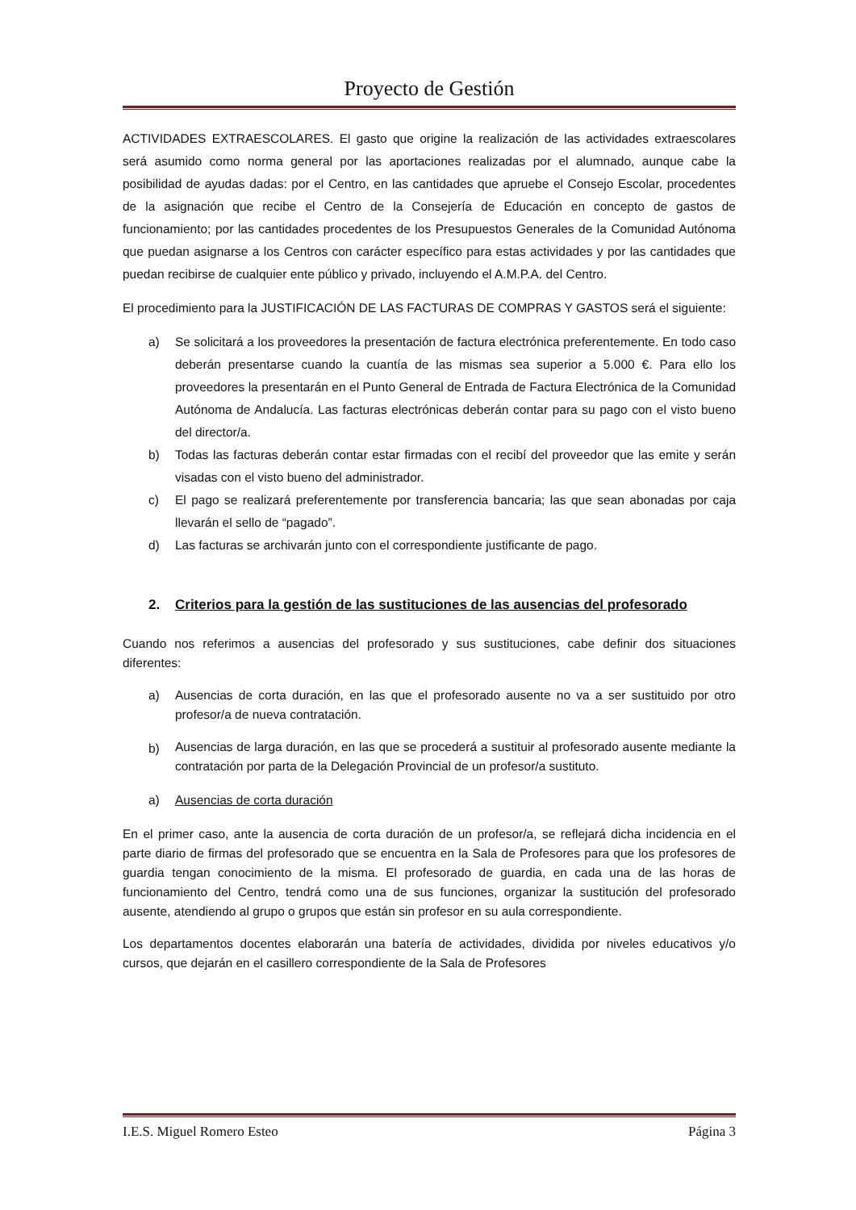Proyecto de Gestión
ACTIVIDADES EXTRAESCOLARES. El gasto que origine la realización de las actividades extraescolares será asumido como norma general por las aportaciones realizadas por el alumnado, aunque cabe la posibilidad de ayudas dadas: por el Centro, en las cantidades que apruebe el Consejo Escolar, procedentes de la asignación que recibe el Centro de la Consejería de Educación en concepto de gastos de funcionamiento; por las cantidades procedentes de los Presupuestos Generales de la Comunidad Autónoma que puedan asignarse a los Centros con carácter específico para estas actividades y por las cantidades que puedan recibirse de cualquier ente público y privado, incluyendo el A.M.P.A. del Centro.
El procedimiento para la JUSTIFICACIÓN DE LAS FACTURAS DE COMPRAS Y GASTOS será el siguiente:
a) Se solicitará a los proveedores la presentación de factura electrónica preferentemente. En todo caso deberán presentarse cuando la cuantía de las mismas sea superior a 5.000 €. Para ello los proveedores la presentarán en el Punto General de Entrada de Factura Electrónica de la Comunidad Autónoma de Andalucía. Las facturas electrónicas deberán contar para su pago con el visto bueno del director/a.
b) Todas las facturas deberán contar estar firmadas con el recibí del proveedor que las emite y serán visadas con el visto bueno del administrador.
c) El pago se realizará preferentemente por transferencia bancaria; las que sean abonadas por caja llevarán el sello de “pagado”.
d) Las facturas se archivarán junto con el correspondiente justificante de pago.
2. Criterios para la gestión de las sustituciones de las ausencias del profesorado
Cuando nos referimos a ausencias del profesorado y sus sustituciones, cabe definir dos situaciones diferentes:
a) Ausencias de corta duración, en las que el profesorado ausente no va a ser sustituido por otro profesor/a de nueva contratación.
b) Ausencias de larga duración, en las que se procederá a sustituir al profesorado ausente mediante la contratación por parta de la Delegación Provincial de un profesor/a sustituto.
a) Ausencias de corta duración
En el primer caso, ante la ausencia de corta duración de un profesor/a, se reflejará dicha incidencia en el parte diario de firmas del profesorado que se encuentra en la Sala de Profesores para que los profesores de guardia tengan conocimiento de la misma. El profesorado de guardia, en cada una de las horas de funcionamiento del Centro, tendrá como una de sus funciones, organizar la sustitución del profesorado ausente, atendiendo al grupo o grupos que están sin profesor en su aula correspondiente.
Los departamentos docentes elaborarán una batería de actividades, dividida por niveles educativos y/o cursos, que dejarán en el casillero correspondiente de la Sala de Profesores
I.E.S. Miguel Romero Esteo Página 3